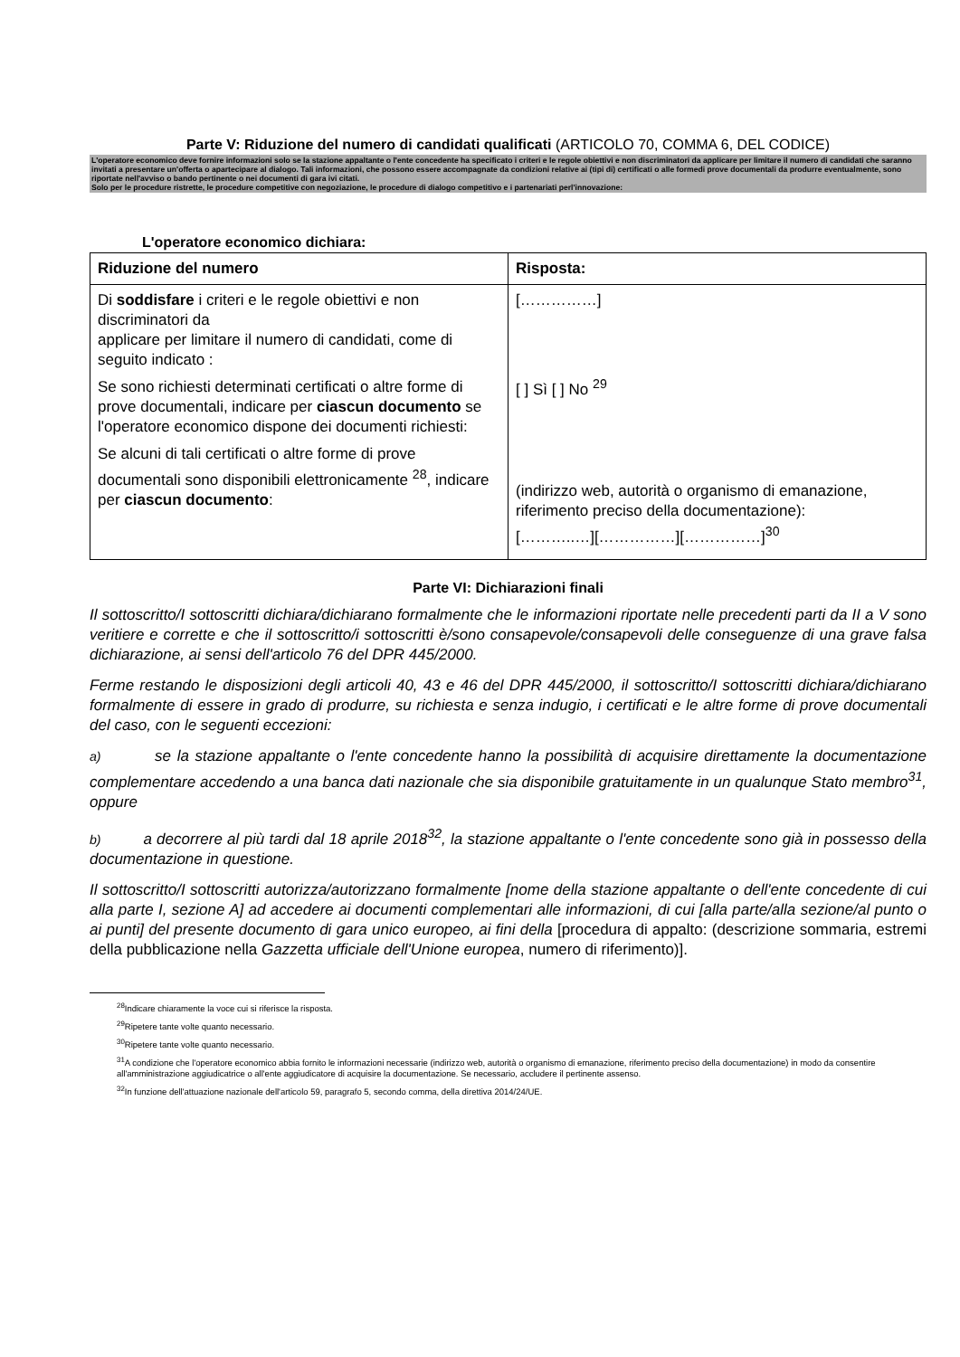Parte V: Riduzione del numero di candidati qualificati (ARTICOLO 70, COMMA 6, DEL CODICE)
L'operatore economico deve fornire informazioni solo se la stazione appaltante o l'ente concedente ha specificato i criteri e le regole obiettivi e non discriminatori da applicare per limitare il numero di candidati che saranno invitati a presentare un'offerta o apartecipare al dialogo. Tali informazioni, che possono essere accompagnate da condizioni relative ai (tipi di) certificati o alle formedi prove documentali da produrre eventualmente, sono riportate nell'avviso o bando pertinente o nei documenti di gara ivi citati.
Solo per le procedure ristrette, le procedure competitive con negoziazione, le procedure di dialogo competitivo e i partenariati perl'innovazione:
L'operatore economico dichiara:
| Riduzione del numero | Risposta: |
| --- | --- |
| Di soddisfare i criteri e le regole obiettivi e non discriminatori da applicare per limitare il numero di candidati, come di seguito indicato : Se sono richiesti determinati certificati o altre forme di prove documentali, indicare per ciascun documento se l'operatore economico dispone dei documenti richiesti: Se alcuni di tali certificati o altre forme di prove documentali sono disponibili elettronicamente <sup>28</sup>, indicare per ciascun documento : | [……………] [ ] Sì [ ] No <sup>29</sup> (indirizzo web, autorità o organismo di emanazione, riferimento preciso della documentazione): [………..…][……………][……………]<sup>30</sup> |
Parte VI: Dichiarazioni finali
Il sottoscritto/I sottoscritti dichiara/dichiarano formalmente che le informazioni riportate nelle precedenti parti da II a V sono veritiere e corrette e che il sottoscritto/i sottoscritti è/sono consapevole/consapevoli delle conseguenze di una grave falsa dichiarazione, ai sensi dell'articolo 76 del DPR 445/2000.
Ferme restando le disposizioni degli articoli 40, 43 e 46 del DPR 445/2000, il sottoscritto/I sottoscritti dichiara/dichiarano formalmente di essere in grado di produrre, su richiesta e senza indugio, i certificati e le altre forme di prove documentali del caso, con le seguenti eccezioni:
a) se la stazione appaltante o l'ente concedente hanno la possibilità di acquisire direttamente la documentazione complementare accedendo a una banca dati nazionale che sia disponibile gratuitamente in un qualunque Stato membro<sup>31</sup>, oppure
b) a decorrere al più tardi dal 18 aprile 2018<sup>32</sup>, la stazione appaltante o l'ente concedente sono già in possesso della documentazione in questione.
Il sottoscritto/I sottoscritti autorizza/autorizzano formalmente [nome della stazione appaltante o dell'ente concedente di cui alla parte I, sezione A] ad accedere ai documenti complementari alle informazioni, di cui [alla parte/alla sezione/al punto o ai punti] del presente documento di gara unico europeo, ai fini della [procedura di appalto: (descrizione sommaria, estremi della pubblicazione nella Gazzetta ufficiale dell'Unione europea, numero di riferimento)].
<sup>28</sup> Indicare chiaramente la voce cui si riferisce la risposta.
<sup>29</sup> Ripetere tante volte quanto necessario.
<sup>30</sup> Ripetere tante volte quanto necessario.
<sup>31</sup> A condizione che l'operatore economico abbia fornito le informazioni necessarie (indirizzo web, autorità o organismo di emanazione, riferimento preciso della documentazione) in modo da consentire all'amministrazione aggiudicatrice o all'ente aggiudicatore di acquisire la documentazione. Se necessario, accludere il pertinente assenso.
<sup>32</sup> In funzione dell'attuazione nazionale dell'articolo 59, paragrafo 5, secondo comma, della direttiva 2014/24/UE.